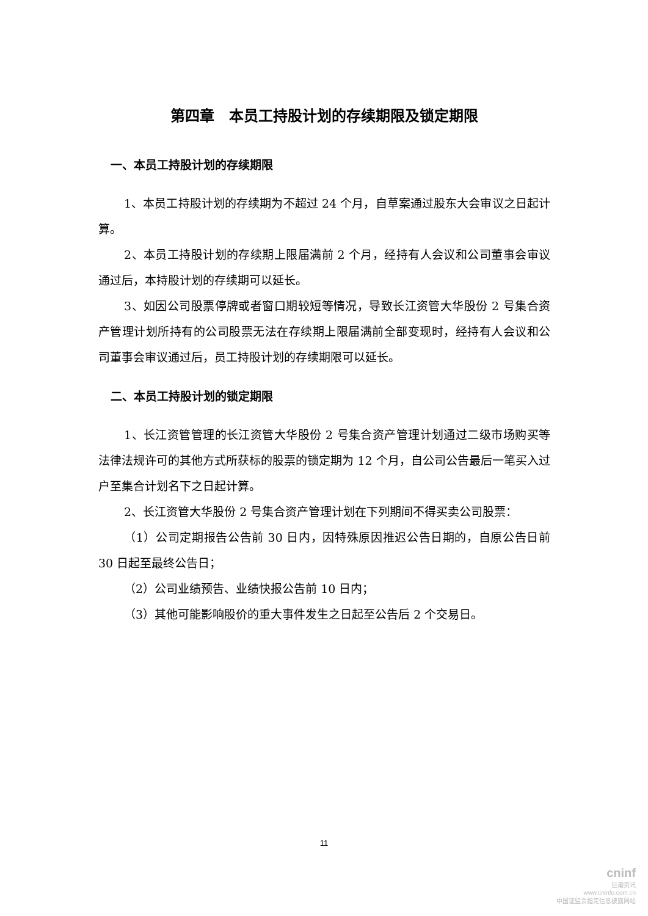第四章　本员工持股计划的存续期限及锁定期限
一、本员工持股计划的存续期限
1、本员工持股计划的存续期为不超过 24 个月，自草案通过股东大会审议之日起计算。
2、本员工持股计划的存续期上限届满前 2 个月，经持有人会议和公司董事会审议通过后，本持股计划的存续期可以延长。
3、如因公司股票停牌或者窗口期较短等情况，导致长江资管大华股份 2 号集合资产管理计划所持有的公司股票无法在存续期上限届满前全部变现时，经持有人会议和公司董事会审议通过后，员工持股计划的存续期限可以延长。
二、本员工持股计划的锁定期限
1、长江资管管理的长江资管大华股份 2 号集合资产管理计划通过二级市场购买等法律法规许可的其他方式所获标的股票的锁定期为 12 个月，自公司公告最后一笔买入过户至集合计划名下之日起计算。
2、长江资管大华股份 2 号集合资产管理计划在下列期间不得买卖公司股票：
（1）公司定期报告公告前 30 日内，因特殊原因推迟公告日期的，自原公告日前 30 日起至最终公告日；
（2）公司业绩预告、业绩快报公告前 10 日内；
（3）其他可能影响股价的重大事件发生之日起至公告后 2 个交易日。
11
cninf
巨潮资讯
www.cninfo.com.cn
中国证监会指定信息披露网站